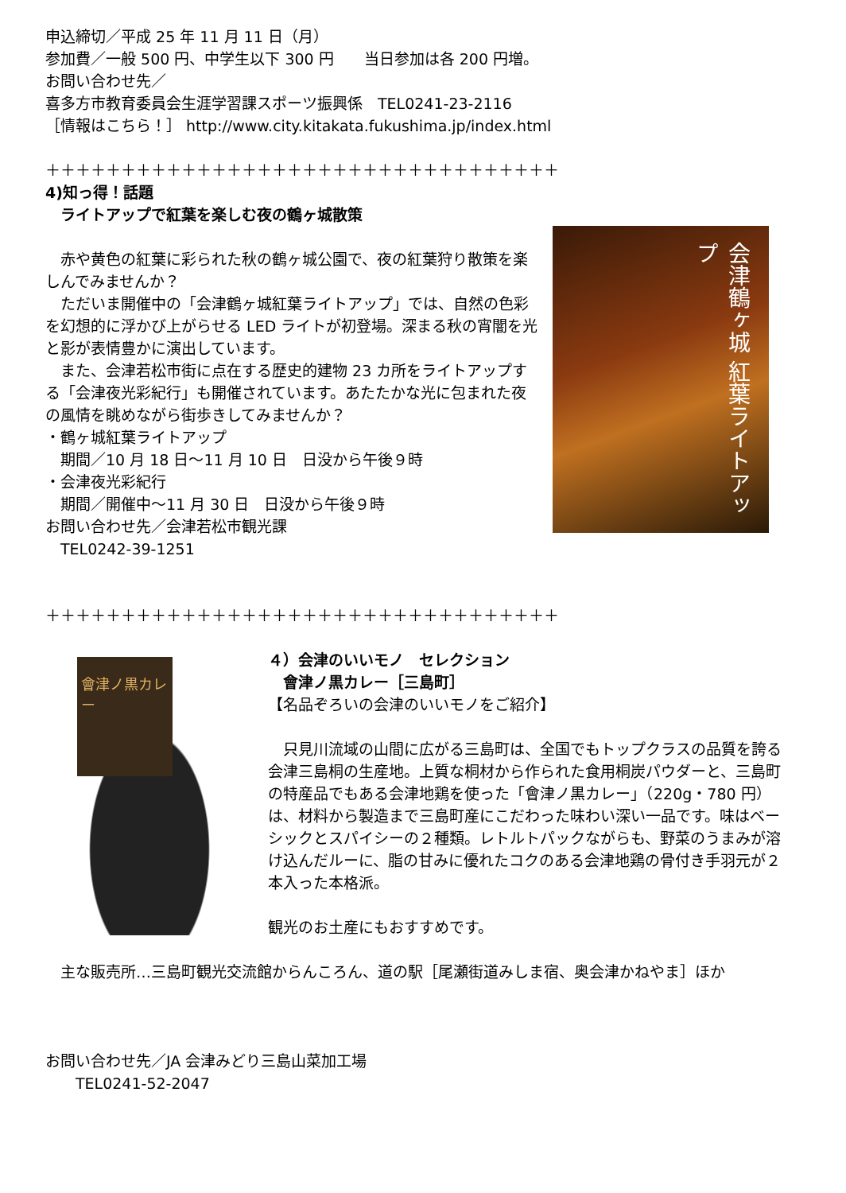申込締切／平成 25 年 11 月 11 日（月）
参加費／一般 500 円、中学生以下 300 円　　当日参加は各 200 円増。
お問い合わせ先／
喜多方市教育委員会生涯学習課スポーツ振興係　TEL0241-23-2116
［情報はこちら！］ http://www.city.kitakata.fukushima.jp/index.html
＋＋＋＋＋＋＋＋＋＋＋＋＋＋＋＋＋＋＋＋＋＋＋＋＋＋＋＋＋＋＋＋＋＋
4)知っ得！話題
　ライトアップで紅葉を楽しむ夜の鶴ヶ城散策
　赤や黄色の紅葉に彩られた秋の鶴ヶ城公園で、夜の紅葉狩り散策を楽しんでみませんか？
　ただいま開催中の「会津鶴ヶ城紅葉ライトアップ」では、自然の色彩を幻想的に浮かび上がらせる LED ライトが初登場。深まる秋の宵闇を光と影が表情豊かに演出しています。
　また、会津若松市街に点在する歴史的建物 23 カ所をライトアップする「会津夜光彩紀行」も開催されています。あたたかな光に包まれた夜の風情を眺めながら街歩きしてみませんか？
・鶴ヶ城紅葉ライトアップ
　期間／10 月 18 日～11 月 10 日　日没から午後９時
・会津夜光彩紀行
　期間／開催中～11 月 30 日　日没から午後９時
お問い合わせ先／会津若松市観光課
　TEL0242-39-1251
会津鶴ヶ城 紅葉ライトアップ
＋＋＋＋＋＋＋＋＋＋＋＋＋＋＋＋＋＋＋＋＋＋＋＋＋＋＋＋＋＋＋＋＋＋
會津ノ黒カレー
４）会津のいいモノ　セレクション
　會津ノ黒カレー［三島町］
【名品ぞろいの会津のいいモノをご紹介】
　只見川流域の山間に広がる三島町は、全国でもトップクラスの品質を誇る会津三島桐の生産地。上質な桐材から作られた食用桐炭パウダーと、三島町の特産品でもある会津地鶏を使った「會津ノ黒カレー」（220g・780 円）は、材料から製造まで三島町産にこだわった味わい深い一品です。味はベーシックとスパイシーの２種類。レトルトパックながらも、野菜のうまみが溶け込んだルーに、脂の甘みに優れたコクのある会津地鶏の骨付き手羽元が２本入った本格派。
観光のお土産にもおすすめです。
　主な販売所…三島町観光交流館からんころん、道の駅［尾瀬街道みしま宿、奥会津かねやま］ほか
お問い合わせ先／JA 会津みどり三島山菜加工場
　　TEL0241-52-2047